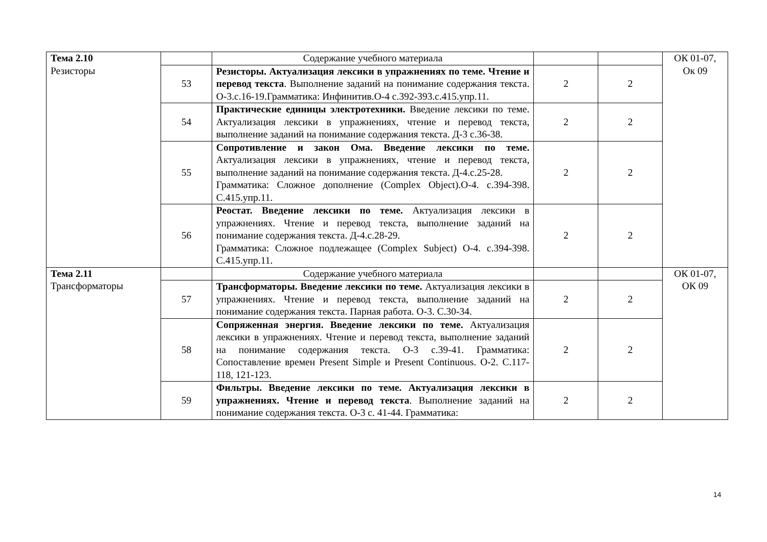| Тема 2.10 Резисторы | | Содержание учебного материала | | | ОК 01-07, Ок 09 |
| | 53 | Резисторы. Актуализация лексики в упражнениях по теме. Чтение и перевод текста . Выполнение заданий на понимание содержания текста. О-3.с.16-19.Грамматика: Инфинитив.О-4 с.392-393.с.415.упр.11. | 2 | 2 | |
| | 54 | Практические единицы электротехники. Введение лексики по теме. Актуализация лексики в упражнениях, чтение и перевод текста, выполнение заданий на понимание содержания текста. Д-3 с.36-38. | 2 | 2 | |
| | 55 | Сопротивление и закон Ома. Введение лексики по теме. Актуализация лексики в упражнениях, чтение и перевод текста, выполнение заданий на понимание содержания текста. Д-4.с.25-28. Грамматика: Сложное дополнение (Complex Object).О-4. с.394-398. С.415.упр.11. | 2 | 2 | |
| | 56 | Реостат. Введение лексики по теме. Актуализация лексики в упражнениях. Чтение и перевод текста, выполнение заданий на понимание содержания текста. Д-4.с.28-29. Грамматика: Сложное подлежащее (Complex Subject) О-4. с.394-398. С.415.упр.11. | 2 | 2 | |
| Тема 2.11 Трансформаторы | | Содержание учебного материала | | | ОК 01-07, ОК 09 |
| | 57 | Трансформаторы. Введение лексики по теме. Актуализация лексики в упражнениях. Чтение и перевод текста, выполнение заданий на понимание содержания текста. Парная работа. О-3. С.30-34. | 2 | 2 | |
| | 58 | Сопряженная энергия. Введение лексики по теме. Актуализация лексики в упражнениях. Чтение и перевод текста, выполнение заданий на понимание содержания текста. О-3 с.39-41. Грамматика: Сопоставление времен Present Simple и Present Continuous. О-2. С.117-118, 121-123. | 2 | 2 | |
| | 59 | Фильтры. Введение лексики по теме. Актуализация лексики в упражнениях. Чтение и перевод текста . Выполнение заданий на понимание содержания текста. О-3 с. 41-44. Грамматика: | 2 | 2 | |
14